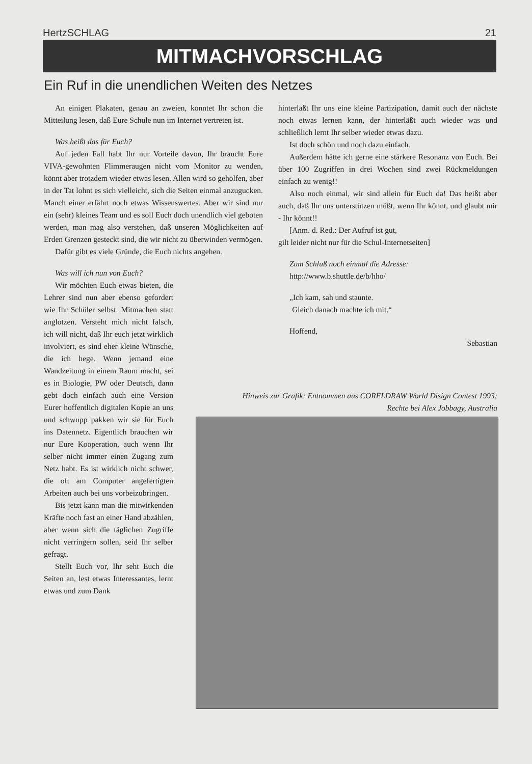HertzSCHLAG 21
MITMACHVORSCHLAG
Ein Ruf in die unendlichen Weiten des Netzes
An einigen Plakaten, genau an zweien, konntet Ihr schon die Mitteilung lesen, daß Eure Schule nun im Internet vertreten ist.
Was heißt das für Euch?
Auf jeden Fall habt Ihr nur Vorteile davon, Ihr braucht Eure VIVA-gewohnten Flimmeraugen nicht vom Monitor zu wenden, könnt aber trotzdem wieder etwas lesen. Allen wird so geholfen, aber in der Tat lohnt es sich vielleicht, sich die Seiten einmal anzugucken. Manch einer erfährt noch etwas Wissenswertes. Aber wir sind nur ein (sehr) kleines Team und es soll Euch doch unendlich viel geboten werden, man mag also verstehen, daß unseren Möglichkeiten auf Erden Grenzen gesteckt sind, die wir nicht zu überwinden vermögen.
Dafür gibt es viele Gründe, die Euch nichts angehen.
Was will ich nun von Euch?
Wir möchten Euch etwas bieten, die Lehrer sind nun aber ebenso gefordert wie Ihr Schüler selbst. Mitmachen statt anglotzen. Versteht mich nicht falsch, ich will nicht, daß Ihr euch jetzt wirklich involviert, es sind eher kleine Wünsche, die ich hege. Wenn jemand eine Wandzeitung in einem Raum macht, sei es in Biologie, PW oder Deutsch, dann gebt doch einfach auch eine Version Eurer hoffentlich digitalen Kopie an uns und schwupp pakken wir sie für Euch ins Datennetz. Eigentlich brauchen wir nur Eure Kooperation, auch wenn Ihr selber nicht immer einen Zugang zum Netz habt. Es ist wirklich nicht schwer, die oft am Computer angefertigten Arbeiten auch bei uns vorbeizubringen.
Bis jetzt kann man die mitwirkenden Kräfte noch fast an einer Hand abzählen, aber wenn sich die täglichen Zugriffe nicht verringern sollen, seid Ihr selber gefragt.
Stellt Euch vor, Ihr seht Euch die Seiten an, lest etwas Interessantes, lernt etwas und zum Dank
hinterlaßt Ihr uns eine kleine Partizipation, damit auch der nächste noch etwas lernen kann, der hinterläßt auch wieder was und schließlich lernt Ihr selber wieder etwas dazu.
Ist doch schön und noch dazu einfach.
Außerdem hätte ich gerne eine stärkere Resonanz von Euch. Bei über 100 Zugriffen in drei Wochen sind zwei Rückmeldungen einfach zu wenig!!
Also noch einmal, wir sind allein für Euch da! Das heißt aber auch, daß Ihr uns unterstützen müßt, wenn Ihr könnt, und glaubt mir - Ihr könnt!!
[Anm. d. Red.: Der Aufruf ist gut,
gilt leider nicht nur für die Schul-Internetseiten]
Zum Schluß noch einmal die Adresse:
http://www.b.shuttle.de/b/hho/
„Ich kam, sah und staunte.
Gleich danach machte ich mit.“
Hoffend,
Sebastian
Hinweis zur Grafik: Entnommen aus CORELDRAW World Disign Contest 1993; Rechte bei Alex Jobbagy, Australia